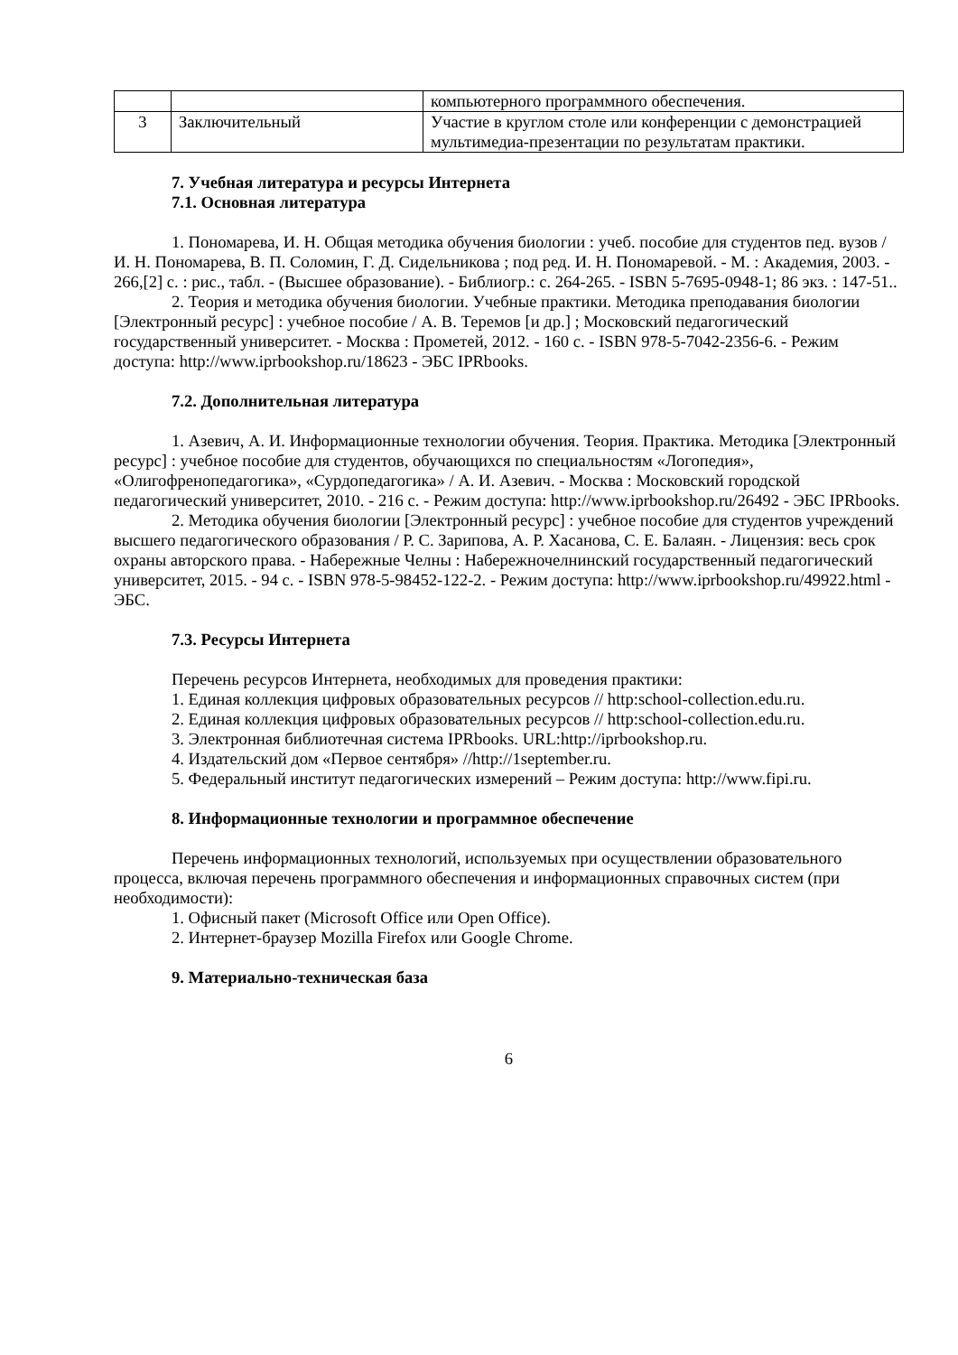| | | компьютерного программного обеспечения. |
| 3 | Заключительный | Участие в круглом столе или конференции с демонстрацией мультимедиа-презентации по результатам практики. |
7. Учебная литература и ресурсы Интернета
7.1. Основная литература
1. Пономарева, И. Н. Общая методика обучения биологии : учеб. пособие для студентов пед. вузов / И. Н. Пономарева, В. П. Соломин, Г. Д. Сидельникова ; под ред. И. Н. Пономаревой. - М. : Академия, 2003. - 266,[2] с. : рис., табл. - (Высшее образование). - Библиогр.: с. 264-265. - ISBN 5-7695-0948-1; 86 экз. : 147-51..
2. Теория и методика обучения биологии. Учебные практики. Методика преподавания биологии [Электронный ресурс] : учебное пособие / А. В. Теремов [и др.] ; Московский педагогический государственный университет. - Москва : Прометей, 2012. - 160 с. - ISBN 978-5-7042-2356-6. - Режим доступа: http://www.iprbookshop.ru/18623 - ЭБС IPRbooks.
7.2. Дополнительная литература
1. Азевич, А. И. Информационные технологии обучения. Теория. Практика. Методика [Электронный ресурс] : учебное пособие для студентов, обучающихся по специальностям «Логопедия», «Олигофренопедагогика», «Сурдопедагогика» / А. И. Азевич. - Москва : Московский городской педагогический университет, 2010. - 216 с. - Режим доступа: http://www.iprbookshop.ru/26492 - ЭБС IPRbooks.
2. Методика обучения биологии [Электронный ресурс] : учебное пособие для студентов учреждений высшего педагогического образования / Р. С. Зарипова, А. Р. Хасанова, С. Е. Балаян. - Лицензия: весь срок охраны авторского права. - Набережные Челны : Набережночелнинский государственный педагогический университет, 2015. - 94 с. - ISBN 978-5-98452-122-2. - Режим доступа: http://www.iprbookshop.ru/49922.html - ЭБС.
7.3. Ресурсы Интернета
Перечень ресурсов Интернета, необходимых для проведения практики:
1. Единая коллекция цифровых образовательных ресурсов // http:school-collection.edu.ru.
2. Единая коллекция цифровых образовательных ресурсов // http:school-collection.edu.ru.
3. Электронная библиотечная система IPRbooks. URL:http://iprbookshop.ru.
4. Издательский дом «Первое сентября» //http://1september.ru.
5. Федеральный институт педагогических измерений – Режим доступа: http://www.fipi.ru.
8. Информационные технологии и программное обеспечение
Перечень информационных технологий, используемых при осуществлении образовательного процесса, включая перечень программного обеспечения и информационных справочных систем (при необходимости):
1. Офисный пакет (Microsoft Office или Open Office).
2. Интернет-браузер Mozilla Firefox или Google Chrome.
9. Материально-техническая база
6